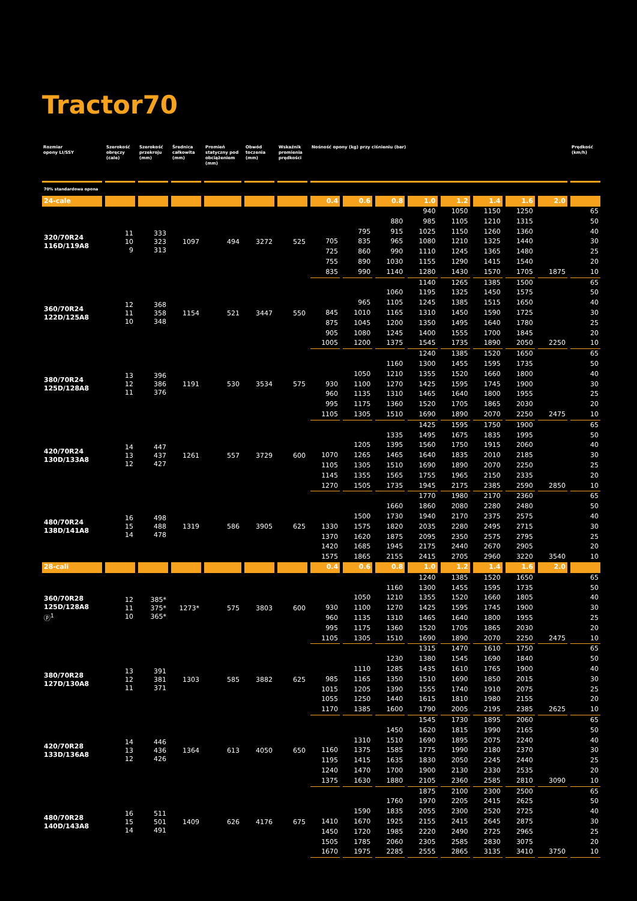Tractor70
| Rozmiar opony LI/SSY | Szerokość obręczy (cale) | Szerokość przekroju (mm) | Średnica całkowita (mm) | Promień statyczny pod obciążeniem (mm) | Obwód toczenia (mm) | Wskaźnik promienia prędkości | Nośność opony (kg) przy ciśnieniu (bar) | | | | | | | | Prędkość (km/h) |
| --- | --- | --- | --- | --- | --- | --- | --- | --- | --- | --- | --- | --- | --- | --- | --- |
| 70% standardowa opona | | | | | | | | | | | | | | | |
| 24-cale | | | | | | | 0.4 | 0.6 | 0.8 | 1.0 | 1.2 | 1.4 | 1.6 | 2.0 | |
| 320/70R24 116D/119A8 | 11 10 9 | 333 323 313 | 1097 | 494 | 3272 | 525 | | | | 940 | 1050 | 1150 | 1250 | | 65 |
| | | | | | | | | | 880 | 985 | 1105 | 1210 | 1315 | | 50 |
| | | | | | | | | 795 | 915 | 1025 | 1150 | 1260 | 1360 | | 40 |
| | | | | | | | 705 | 835 | 965 | 1080 | 1210 | 1325 | 1440 | | 30 |
| | | | | | | | 725 | 860 | 990 | 1110 | 1245 | 1365 | 1480 | | 25 |
| | | | | | | | 755 | 890 | 1030 | 1155 | 1290 | 1415 | 1540 | | 20 |
| | | | | | | | 835 | 990 | 1140 | 1280 | 1430 | 1570 | 1705 | 1875 | 10 |
| 360/70R24 122D/125A8 | 12 11 10 | 368 358 348 | 1154 | 521 | 3447 | 550 | | | | 1140 | 1265 | 1385 | 1500 | | 65 |
| | | | | | | | | | 1060 | 1195 | 1325 | 1450 | 1575 | | 50 |
| | | | | | | | | 965 | 1105 | 1245 | 1385 | 1515 | 1650 | | 40 |
| | | | | | | | 845 | 1010 | 1165 | 1310 | 1450 | 1590 | 1725 | | 30 |
| | | | | | | | 875 | 1045 | 1200 | 1350 | 1495 | 1640 | 1780 | | 25 |
| | | | | | | | 905 | 1080 | 1245 | 1400 | 1555 | 1700 | 1845 | | 20 |
| | | | | | | | 1005 | 1200 | 1375 | 1545 | 1735 | 1890 | 2050 | 2250 | 10 |
| 380/70R24 125D/128A8 | 13 12 11 | 396 386 376 | 1191 | 530 | 3534 | 575 | | | | 1240 | 1385 | 1520 | 1650 | | 65 |
| | | | | | | | | | 1160 | 1300 | 1455 | 1595 | 1735 | | 50 |
| | | | | | | | | 1050 | 1210 | 1355 | 1520 | 1660 | 1800 | | 40 |
| | | | | | | | 930 | 1100 | 1270 | 1425 | 1595 | 1745 | 1900 | | 30 |
| | | | | | | | 960 | 1135 | 1310 | 1465 | 1640 | 1800 | 1955 | | 25 |
| | | | | | | | 995 | 1175 | 1360 | 1520 | 1705 | 1865 | 2030 | | 20 |
| | | | | | | | 1105 | 1305 | 1510 | 1690 | 1890 | 2070 | 2250 | 2475 | 10 |
| 420/70R24 130D/133A8 | 14 13 12 | 447 437 427 | 1261 | 557 | 3729 | 600 | | | | 1425 | 1595 | 1750 | 1900 | | 65 |
| | | | | | | | | | 1335 | 1495 | 1675 | 1835 | 1995 | | 50 |
| | | | | | | | | 1205 | 1395 | 1560 | 1750 | 1915 | 2060 | | 40 |
| | | | | | | | 1070 | 1265 | 1465 | 1640 | 1835 | 2010 | 2185 | | 30 |
| | | | | | | | 1105 | 1305 | 1510 | 1690 | 1890 | 2070 | 2250 | | 25 |
| | | | | | | | 1145 | 1355 | 1565 | 1755 | 1965 | 2150 | 2335 | | 20 |
| | | | | | | | 1270 | 1505 | 1735 | 1945 | 2175 | 2385 | 2590 | 2850 | 10 |
| 480/70R24 138D/141A8 | 16 15 14 | 498 488 478 | 1319 | 586 | 3905 | 625 | | | | 1770 | 1980 | 2170 | 2360 | | 65 |
| | | | | | | | | | 1660 | 1860 | 2080 | 2280 | 2480 | | 50 |
| | | | | | | | | 1500 | 1730 | 1940 | 2170 | 2375 | 2575 | | 40 |
| | | | | | | | 1330 | 1575 | 1820 | 2035 | 2280 | 2495 | 2715 | | 30 |
| | | | | | | | 1370 | 1620 | 1875 | 2095 | 2350 | 2575 | 2795 | | 25 |
| | | | | | | | 1420 | 1685 | 1945 | 2175 | 2440 | 2670 | 2905 | | 20 |
| | | | | | | | 1575 | 1865 | 2155 | 2415 | 2705 | 2960 | 3220 | 3540 | 10 |
| 28-cali | | | | | | | 0.4 | 0.6 | 0.8 | 1.0 | 1.2 | 1.4 | 1.6 | 2.0 | |
| 360/70R28 125D/128A8 ⓟ<sup>1</sup> | 12 11 10 | 385* 375* 365* | 1273* | 575 | 3803 | 600 | | | | 1240 | 1385 | 1520 | 1650 | | 65 |
| | | | | | | | | | 1160 | 1300 | 1455 | 1595 | 1735 | | 50 |
| | | | | | | | | 1050 | 1210 | 1355 | 1520 | 1660 | 1805 | | 40 |
| | | | | | | | 930 | 1100 | 1270 | 1425 | 1595 | 1745 | 1900 | | 30 |
| | | | | | | | 960 | 1135 | 1310 | 1465 | 1640 | 1800 | 1955 | | 25 |
| | | | | | | | 995 | 1175 | 1360 | 1520 | 1705 | 1865 | 2030 | | 20 |
| | | | | | | | 1105 | 1305 | 1510 | 1690 | 1890 | 2070 | 2250 | 2475 | 10 |
| 380/70R28 127D/130A8 | 13 12 11 | 391 381 371 | 1303 | 585 | 3882 | 625 | | | | 1315 | 1470 | 1610 | 1750 | | 65 |
| | | | | | | | | | 1230 | 1380 | 1545 | 1690 | 1840 | | 50 |
| | | | | | | | | 1110 | 1285 | 1435 | 1610 | 1765 | 1900 | | 40 |
| | | | | | | | 985 | 1165 | 1350 | 1510 | 1690 | 1850 | 2015 | | 30 |
| | | | | | | | 1015 | 1205 | 1390 | 1555 | 1740 | 1910 | 2075 | | 25 |
| | | | | | | | 1055 | 1250 | 1440 | 1615 | 1810 | 1980 | 2155 | | 20 |
| | | | | | | | 1170 | 1385 | 1600 | 1790 | 2005 | 2195 | 2385 | 2625 | 10 |
| 420/70R28 133D/136A8 | 14 13 12 | 446 436 426 | 1364 | 613 | 4050 | 650 | | | | 1545 | 1730 | 1895 | 2060 | | 65 |
| | | | | | | | | | 1450 | 1620 | 1815 | 1990 | 2165 | | 50 |
| | | | | | | | | 1310 | 1510 | 1690 | 1895 | 2075 | 2240 | | 40 |
| | | | | | | | 1160 | 1375 | 1585 | 1775 | 1990 | 2180 | 2370 | | 30 |
| | | | | | | | 1195 | 1415 | 1635 | 1830 | 2050 | 2245 | 2440 | | 25 |
| | | | | | | | 1240 | 1470 | 1700 | 1900 | 2130 | 2330 | 2535 | | 20 |
| | | | | | | | 1375 | 1630 | 1880 | 2105 | 2360 | 2585 | 2810 | 3090 | 10 |
| 480/70R28 140D/143A8 | 16 15 14 | 511 501 491 | 1409 | 626 | 4176 | 675 | | | | 1875 | 2100 | 2300 | 2500 | | 65 |
| | | | | | | | | | 1760 | 1970 | 2205 | 2415 | 2625 | | 50 |
| | | | | | | | | 1590 | 1835 | 2055 | 2300 | 2520 | 2725 | | 40 |
| | | | | | | | 1410 | 1670 | 1925 | 2155 | 2415 | 2645 | 2875 | | 30 |
| | | | | | | | 1450 | 1720 | 1985 | 2220 | 2490 | 2725 | 2965 | | 25 |
| | | | | | | | 1505 | 1785 | 2060 | 2305 | 2585 | 2830 | 3075 | | 20 |
| | | | | | | | 1670 | 1975 | 2285 | 2555 | 2865 | 3135 | 3410 | 3750 | 10 |